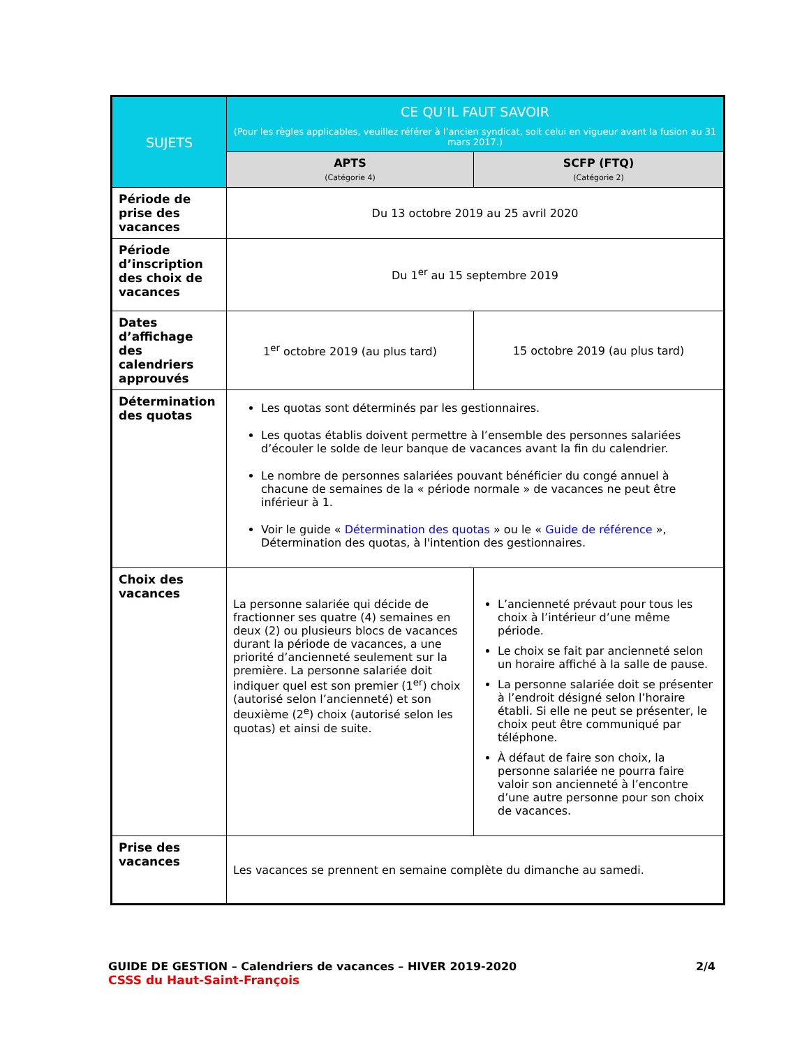| SUJETS | CE QU’IL FAUT SAVOIR (Pour les règles applicables, veuillez référer à l’ancien syndicat, soit celui en vigueur avant la fusion au 31 mars 2017.) | |
| --- | --- | --- |
| | APTS (Catégorie 4) | SCFP (FTQ) (Catégorie 2) |
| Période de prise des vacances | Du 13 octobre 2019 au 25 avril 2020 | |
| Période d’inscription des choix de vacances | Du 1<sup>er</sup> au 15 septembre 2019 | |
| Dates d’affichage des calendriers approuvés | 1<sup>er</sup> octobre 2019 (au plus tard) | 15 octobre 2019 (au plus tard) |
| Détermination des quotas | Les quotas sont déterminés par les gestionnaires. Les quotas établis doivent permettre à l’ensemble des personnes salariées d’écouler le solde de leur banque de vacances avant la fin du calendrier. Le nombre de personnes salariées pouvant bénéficier du congé annuel à chacune de semaines de la « période normale » de vacances ne peut être inférieur à 1. Voir le guide « Détermination des quotas » ou le « Guide de référence », Détermination des quotas, à l'intention des gestionnaires. | |
| Choix des vacances | La personne salariée qui décide de fractionner ses quatre (4) semaines en deux (2) ou plusieurs blocs de vacances durant la période de vacances, a une priorité d’ancienneté seulement sur la première. La personne salariée doit indiquer quel est son premier (1<sup>er</sup>) choix (autorisé selon l’ancienneté) et son deuxième (2<sup>e</sup>) choix (autorisé selon les quotas) et ainsi de suite. | L’ancienneté prévaut pour tous les choix à l’intérieur d’une même période. Le choix se fait par ancienneté selon un horaire affiché à la salle de pause. La personne salariée doit se présenter à l’endroit désigné selon l’horaire établi. Si elle ne peut se présenter, le choix peut être communiqué par téléphone. À défaut de faire son choix, la personne salariée ne pourra faire valoir son ancienneté à l’encontre d’une autre personne pour son choix de vacances. |
| Prise des vacances | Les vacances se prennent en semaine complète du dimanche au samedi. | |
GUIDE DE GESTION – Calendriers de vacances – HIVER 2019-2020 2/4
CSSS du Haut-Saint-François